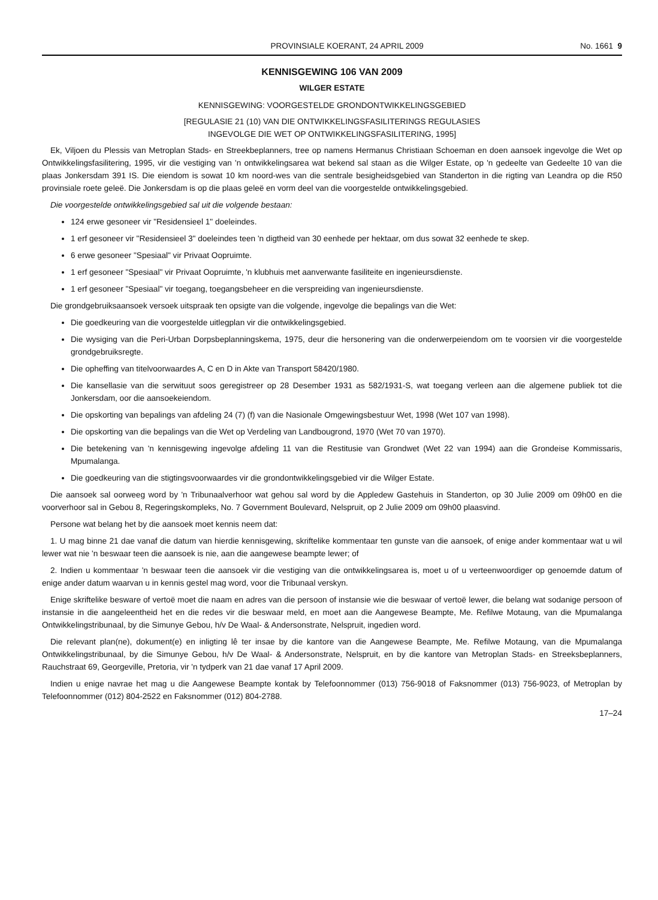PROVINSIALE KOERANT, 24 APRIL 2009 No. 1661 9
KENNISGEWING 106 VAN 2009
WILGER ESTATE
KENNISGEWING: VOORGESTELDE GRONDONTWIKKELINGSGEBIED
[REGULASIE 21 (10) VAN DIE ONTWIKKELINGSFASILITERINGS REGULASIES
INGEVOLGE DIE WET OP ONTWIKKELINGSFASILITERING, 1995]
Ek, Viljoen du Plessis van Metroplan Stads- en Streekbeplanners, tree op namens Hermanus Christiaan Schoeman en doen aansoek ingevolge die Wet op Ontwikkelingsfasilitering, 1995, vir die vestiging van 'n ontwikkelingsarea wat bekend sal staan as die Wilger Estate, op 'n gedeelte van Gedeelte 10 van die plaas Jonkersdam 391 IS. Die eiendom is sowat 10 km noord-wes van die sentrale besigheidsgebied van Standerton in die rigting van Leandra op die R50 provinsiale roete geleë. Die Jonkersdam is op die plaas geleë en vorm deel van die voorgestelde ontwikkelingsgebied.
Die voorgestelde ontwikkelingsgebied sal uit die volgende bestaan:
124 erwe gesoneer vir "Residensieel 1" doeleindes.
1 erf gesoneer vir "Residensieel 3" doeleindes teen 'n digtheid van 30 eenhede per hektaar, om dus sowat 32 eenhede te skep.
6 erwe gesoneer "Spesiaal" vir Privaat Oopruimte.
1 erf gesoneer "Spesiaal" vir Privaat Oopruimte, 'n klubhuis met aanverwante fasiliteite en ingenieursdienste.
1 erf gesoneer "Spesiaal" vir toegang, toegangsbeheer en die verspreiding van ingenieursdienste.
Die grondgebruiksaansoek versoek uitspraak ten opsigte van die volgende, ingevolge die bepalings van die Wet:
Die goedkeuring van die voorgestelde uitlegplan vir die ontwikkelingsgebied.
Die wysiging van die Peri-Urban Dorpsbeplanningskema, 1975, deur die hersonering van die onderwerpeiendom om te voorsien vir die voorgestelde grondgebruiksregte.
Die opheffing van titelvoorwaardes A, C en D in Akte van Transport 58420/1980.
Die kansellasie van die serwituut soos geregistreer op 28 Desember 1931 as 582/1931-S, wat toegang verleen aan die algemene publiek tot die Jonkersdam, oor die aansoekeiendom.
Die opskorting van bepalings van afdeling 24 (7) (f) van die Nasionale Omgewingsbestuur Wet, 1998 (Wet 107 van 1998).
Die opskorting van die bepalings van die Wet op Verdeling van Landbougrond, 1970 (Wet 70 van 1970).
Die betekening van 'n kennisgewing ingevolge afdeling 11 van die Restitusie van Grondwet (Wet 22 van 1994) aan die Grondeise Kommissaris, Mpumalanga.
Die goedkeuring van die stigtingsvoorwaardes vir die grondontwikkelingsgebied vir die Wilger Estate.
Die aansoek sal oorweeg word by 'n Tribunaalverhoor wat gehou sal word by die Appledew Gastehuis in Standerton, op 30 Julie 2009 om 09h00 en die voorverhoor sal in Gebou 8, Regeringskompleks, No. 7 Government Boulevard, Nelspruit, op 2 Julie 2009 om 09h00 plaasvind.
Persone wat belang het by die aansoek moet kennis neem dat:
1. U mag binne 21 dae vanaf die datum van hierdie kennisgewing, skriftelike kommentaar ten gunste van die aansoek, of enige ander kommentaar wat u wil lewer wat nie 'n beswaar teen die aansoek is nie, aan die aangewese beampte lewer; of
2. Indien u kommentaar 'n beswaar teen die aansoek vir die vestiging van die ontwikkelingsarea is, moet u of u verteenwoordiger op genoemde datum of enige ander datum waarvan u in kennis gestel mag word, voor die Tribunaal verskyn.
Enige skriftelike besware of vertoë moet die naam en adres van die persoon of instansie wie die beswaar of vertoë lewer, die belang wat sodanige persoon of instansie in die aangeleentheid het en die redes vir die beswaar meld, en moet aan die Aangewese Beampte, Me. Refilwe Motaung, van die Mpumalanga Ontwikkelingstribunaal, by die Simunye Gebou, h/v De Waal- & Andersonstrate, Nelspruit, ingedien word.
Die relevant plan(ne), dokument(e) en inligting lê ter insae by die kantore van die Aangewese Beampte, Me. Refilwe Motaung, van die Mpumalanga Ontwikkelingstribunaal, by die Simunye Gebou, h/v De Waal- & Andersonstrate, Nelspruit, en by die kantore van Metroplan Stads- en Streeksbeplanners, Rauchstraat 69, Georgeville, Pretoria, vir 'n tydperk van 21 dae vanaf 17 April 2009.
Indien u enige navrae het mag u die Aangewese Beampte kontak by Telefoonnommer (013) 756-9018 of Faksnommer (013) 756-9023, of Metroplan by Telefoonnommer (012) 804-2522 en Faksnommer (012) 804-2788.
17–24